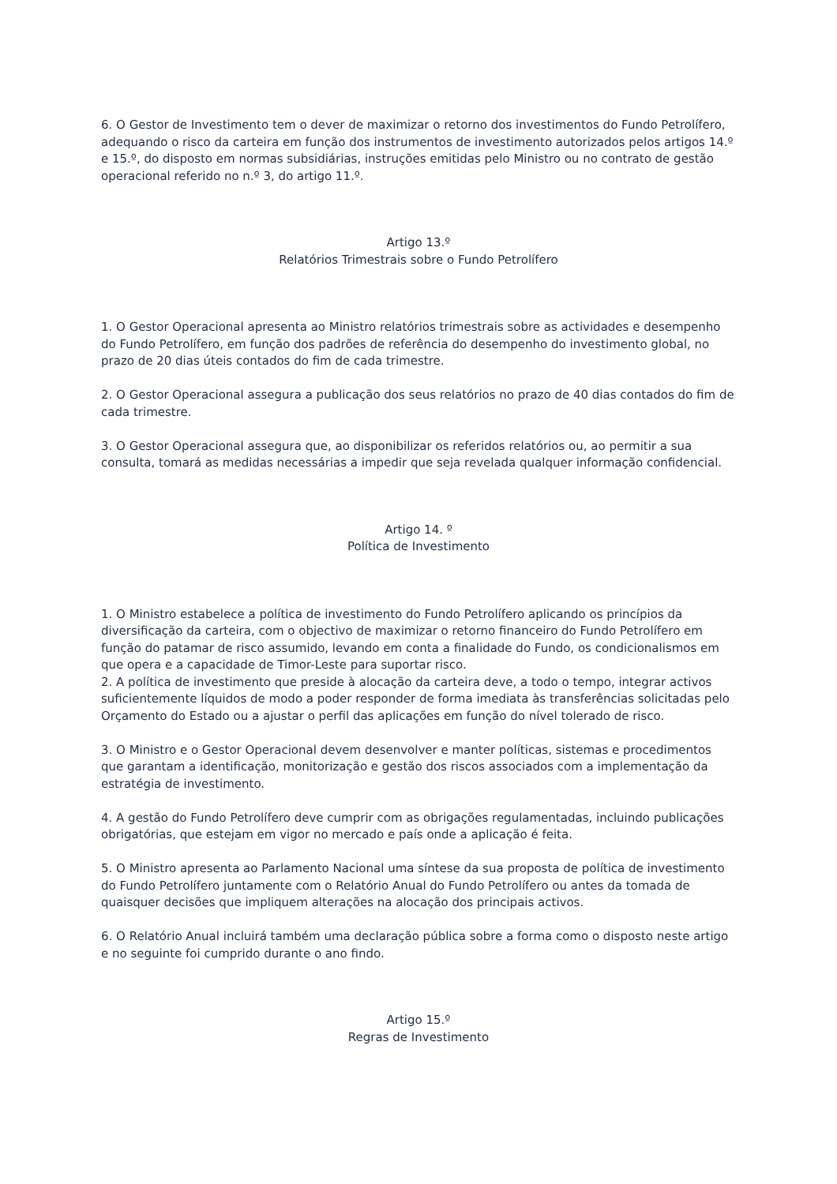6. O Gestor de Investimento tem o dever de maximizar o retorno dos investimentos do Fundo Petrolífero, adequando o risco da carteira em função dos instrumentos de investimento autorizados pelos artigos 14.º e 15.º, do disposto em normas subsidiárias, instruções emitidas pelo Ministro ou no contrato de gestão operacional referido no n.º 3, do artigo 11.º.
Artigo 13.º
Relatórios Trimestrais sobre o Fundo Petrolífero
1. O Gestor Operacional apresenta ao Ministro relatórios trimestrais sobre as actividades e desempenho do Fundo Petrolífero, em função dos padrões de referência do desempenho do investimento global, no prazo de 20 dias úteis contados do fim de cada trimestre.
2. O Gestor Operacional assegura a publicação dos seus relatórios no prazo de 40 dias contados do fim de cada trimestre.
3. O Gestor Operacional assegura que, ao disponibilizar os referidos relatórios ou, ao permitir a sua consulta, tomará as medidas necessárias a impedir que seja revelada qualquer informação confidencial.
Artigo 14. º
Política de Investimento
1. O Ministro estabelece a política de investimento do Fundo Petrolífero aplicando os princípios da diversificação da carteira, com o objectivo de maximizar o retorno financeiro do Fundo Petrolífero em função do patamar de risco assumido, levando em conta a finalidade do Fundo, os condicionalismos em que opera e a capacidade de Timor-Leste para suportar risco.
2. A política de investimento que preside à alocação da carteira deve, a todo o tempo, integrar activos suficientemente líquidos de modo a poder responder de forma imediata às transferências solicitadas pelo Orçamento do Estado ou a ajustar o perfil das aplicações em função do nível tolerado de risco.
3. O Ministro e o Gestor Operacional devem desenvolver e manter políticas, sistemas e procedimentos que garantam a identificação, monitorização e gestão dos riscos associados com a implementação da estratégia de investimento.
4. A gestão do Fundo Petrolífero deve cumprir com as obrigações regulamentadas, incluindo publicações obrigatórias, que estejam em vigor no mercado e país onde a aplicação é feita.
5. O Ministro apresenta ao Parlamento Nacional uma síntese da sua proposta de política de investimento do Fundo Petrolífero juntamente com o Relatório Anual do Fundo Petrolífero ou antes da tomada de quaisquer decisões que impliquem alterações na alocação dos principais activos.
6. O Relatório Anual incluirá também uma declaração pública sobre a forma como o disposto neste artigo e no seguinte foi cumprido durante o ano findo.
Artigo 15.º
Regras de Investimento